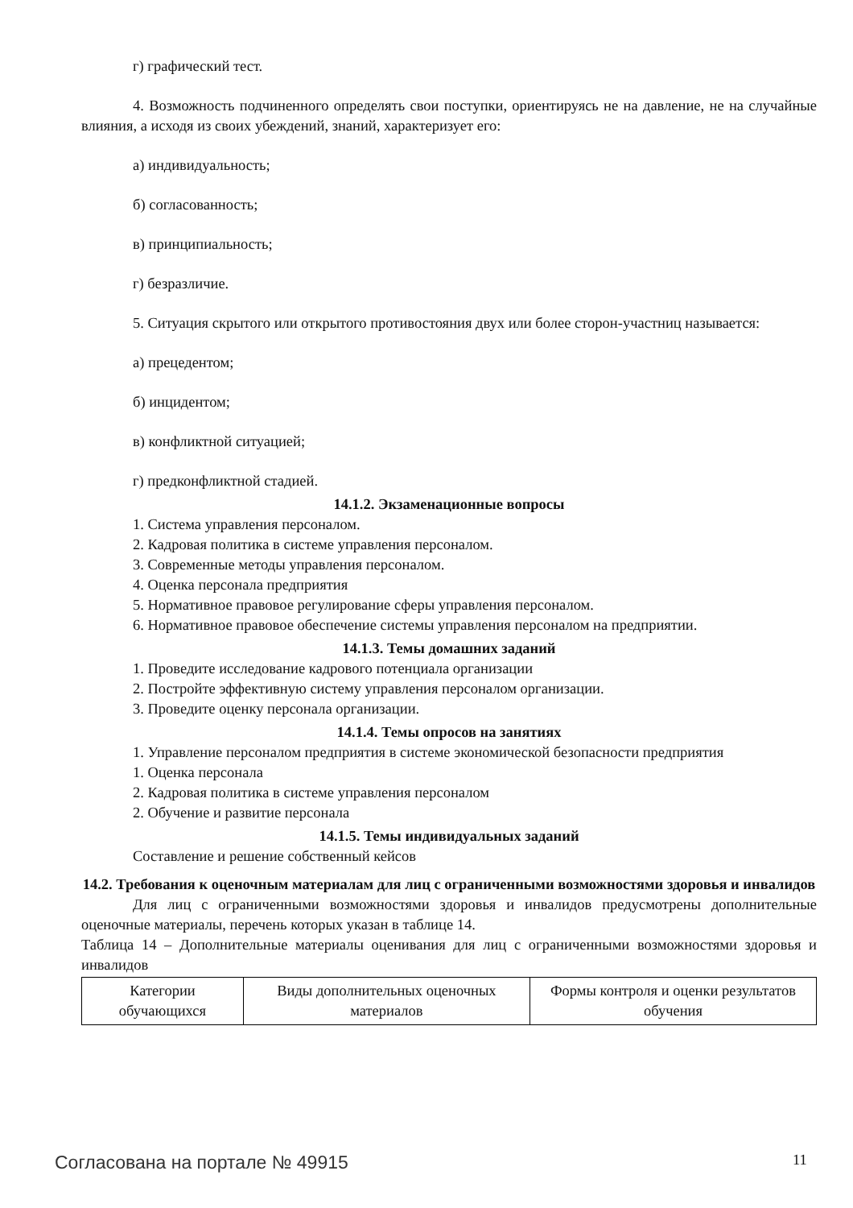г) графический тест.
4. Возможность подчиненного определять свои поступки, ориентируясь не на давление, не на случайные влияния, а исходя из своих убеждений, знаний, характеризует его:
а) индивидуальность;
б) согласованность;
в) принципиальность;
г) безразличие.
5. Ситуация скрытого или открытого противостояния двух или более сторон-участниц называется:
а) прецедентом;
б) инцидентом;
в) конфликтной ситуацией;
г) предконфликтной стадией.
14.1.2. Экзаменационные вопросы
1. Система управления персоналом.
2. Кадровая политика в системе управления персоналом.
3. Современные методы управления персоналом.
4. Оценка персонала предприятия
5. Нормативное правовое регулирование сферы управления персоналом.
6. Нормативное правовое обеспечение системы управления персоналом на предприятии.
14.1.3. Темы домашних заданий
1. Проведите исследование кадрового потенциала организации
2. Постройте эффективную систему управления персоналом организации.
3. Проведите оценку персонала организации.
14.1.4. Темы опросов на занятиях
1. Управление персоналом предприятия в системе экономической безопасности предприятия
1. Оценка персонала
2. Кадровая политика в системе управления персоналом
2. Обучение и развитие персонала
14.1.5. Темы индивидуальных заданий
Составление и решение собственный кейсов
14.2. Требования к оценочным материалам для лиц с ограниченными возможностями здоровья и инвалидов
Для лиц с ограниченными возможностями здоровья и инвалидов предусмотрены дополнительные оценочные материалы, перечень которых указан в таблице 14.
Таблица 14 – Дополнительные материалы оценивания для лиц с ограниченными возможностями здоровья и инвалидов
| Категории обучающихся | Виды дополнительных оценочных материалов | Формы контроля и оценки результатов обучения |
Согласована на портале № 49915 11